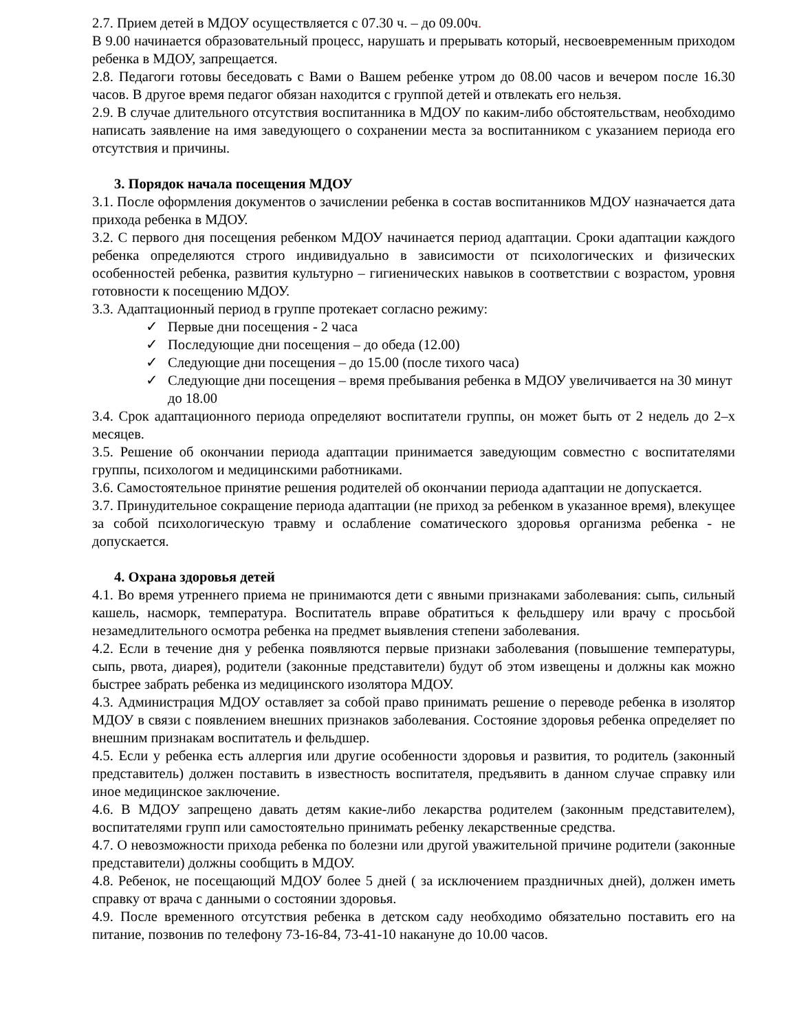2.7. Прием детей в МДОУ осуществляется с 07.30 ч. – до 09.00ч.
В 9.00 начинается образовательный процесс, нарушать и прерывать который, несвоевременным приходом ребенка в МДОУ, запрещается.
2.8. Педагоги готовы беседовать с Вами о Вашем ребенке утром до 08.00 часов и вечером после 16.30 часов. В другое время педагог обязан находится с группой детей и отвлекать его нельзя.
2.9. В случае длительного отсутствия воспитанника в МДОУ по каким-либо обстоятельствам, необходимо написать заявление на имя заведующего о сохранении места за воспитанником с указанием периода его отсутствия и причины.
3. Порядок начала посещения МДОУ
3.1. После оформления документов о зачислении ребенка в состав воспитанников МДОУ назначается дата прихода ребенка в МДОУ.
3.2. С первого дня посещения ребенком МДОУ начинается период адаптации. Сроки адаптации каждого ребенка определяются строго индивидуально в зависимости от психологических и физических особенностей ребенка, развития культурно – гигиенических навыков в соответствии с возрастом, уровня готовности к посещению МДОУ.
3.3. Адаптационный период в группе протекает согласно режиму:
✓ Первые дни посещения - 2 часа
✓ Последующие дни посещения – до обеда (12.00)
✓ Следующие дни посещения – до 15.00 (после тихого часа)
✓ Следующие дни посещения – время пребывания ребенка в МДОУ увеличивается на 30 минут до 18.00
3.4. Срок адаптационного периода определяют воспитатели группы, он может быть от 2 недель до 2–х месяцев.
3.5. Решение об окончании периода адаптации принимается заведующим совместно с воспитателями группы, психологом и медицинскими работниками.
3.6. Самостоятельное принятие решения родителей об окончании периода адаптации не допускается.
3.7. Принудительное сокращение периода адаптации (не приход за ребенком в указанное время), влекущее за собой психологическую травму и ослабление соматического здоровья организма ребенка - не допускается.
4. Охрана здоровья детей
4.1. Во время утреннего приема не принимаются дети с явными признаками заболевания: сыпь, сильный кашель, насморк, температура. Воспитатель вправе обратиться к фельдшеру или врачу с просьбой незамедлительного осмотра ребенка на предмет выявления степени заболевания.
4.2. Если в течение дня у ребенка появляются первые признаки заболевания (повышение температуры, сыпь, рвота, диарея), родители (законные представители) будут об этом извещены и должны как можно быстрее забрать ребенка из медицинского изолятора МДОУ.
4.3. Администрация МДОУ оставляет за собой право принимать решение о переводе ребенка в изолятор МДОУ в связи с появлением внешних признаков заболевания. Состояние здоровья ребенка определяет по внешним признакам воспитатель и фельдшер.
4.5. Если у ребенка есть аллергия или другие особенности здоровья и развития, то родитель (законный представитель) должен поставить в известность воспитателя, предъявить в данном случае справку или иное медицинское заключение.
4.6. В МДОУ запрещено давать детям какие-либо лекарства родителем (законным представителем), воспитателями групп или самостоятельно принимать ребенку лекарственные средства.
4.7. О невозможности прихода ребенка по болезни или другой уважительной причине родители (законные представители) должны сообщить в МДОУ.
4.8. Ребенок, не посещающий МДОУ более 5 дней ( за исключением праздничных дней), должен иметь справку от врача с данными о состоянии здоровья.
4.9. После временного отсутствия ребенка в детском саду необходимо обязательно поставить его на питание, позвонив по телефону 73-16-84, 73-41-10 накануне до 10.00 часов.